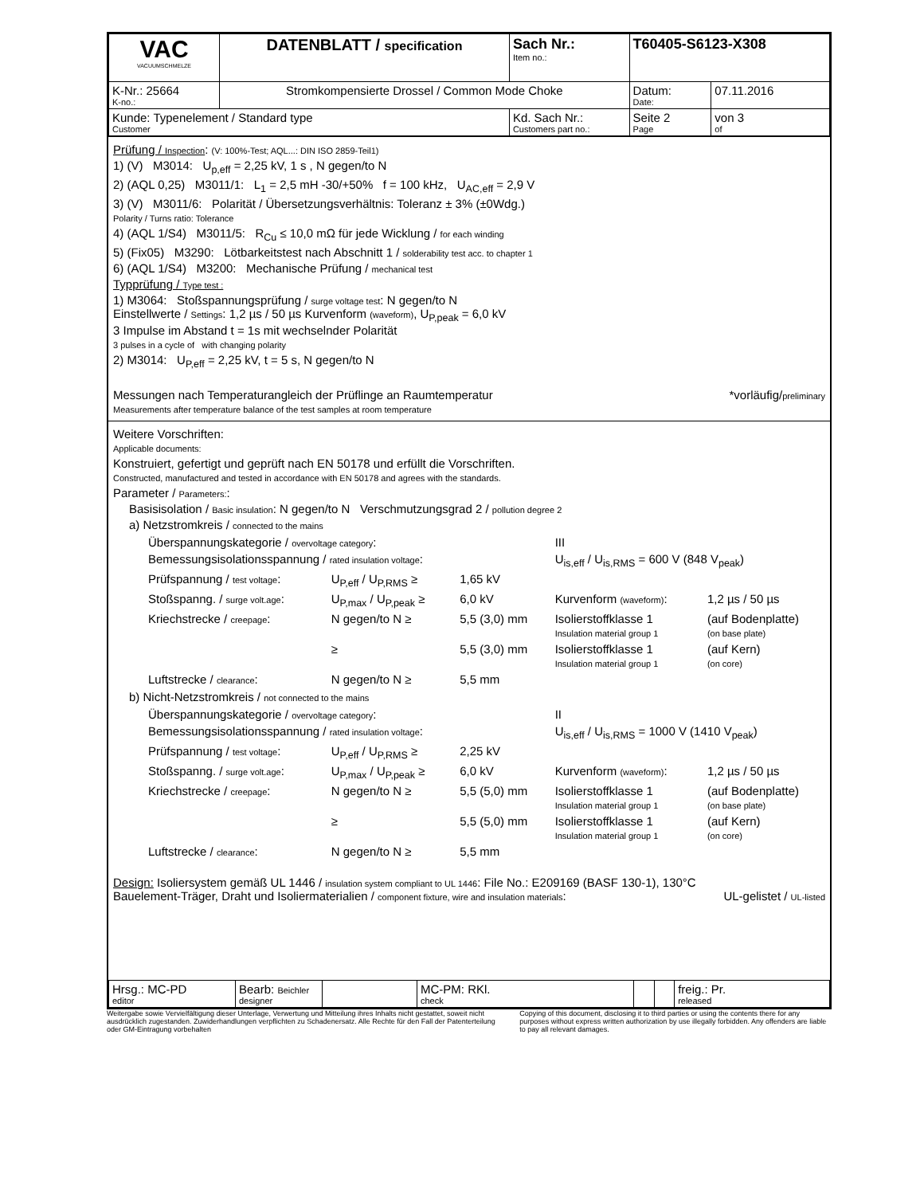| VAC VACUUMSCHMELZE | DATENBLATT / specification | | Sach Nr.: Item no.: | T60405-S6123-X308 | |
| K-Nr.: 25664 K-no.: | Stromkompensierte Drossel / Common Mode Choke | | | Datum: Date: | 07.11.2016 |
| Kunde: Typenelement / Standard type Customer | | Kd. Sach Nr.: Customers part no.: | | Seite 2 Page | von 3 of |
Prüfung / Inspection: (V: 100%-Test; AQL...: DIN ISO 2859-Teil1)
1) (V) M3014: U<sub>p,eff</sub> = 2,25 kV, 1 s , N gegen/to N
2) (AQL 0,25) M3011/1: L<sub>1</sub> = 2,5 mH -30/+50% f = 100 kHz, U<sub>AC,eff</sub> = 2,9 V
3) (V) M3011/6: Polarität / Übersetzungsverhältnis: Toleranz ± 3% (±0Wdg.)
Polarity / Turns ratio: Tolerance
4) (AQL 1/S4) M3011/5: R<sub>Cu</sub> ≤ 10,0 mΩ für jede Wicklung / for each winding
5) (Fix05) M3290: Lötbarkeitstest nach Abschnitt 1 / solderability test acc. to chapter 1
6) (AQL 1/S4) M3200: Mechanische Prüfung / mechanical test
Typprüfung / Type test :
1) M3064: Stoßspannungsprüfung / surge voltage test: N gegen/to N
Einstellwerte / Settings: 1,2 µs / 50 µs Kurvenform (waveform), U<sub>P,peak</sub> = 6,0 kV
3 Impulse im Abstand t = 1s mit wechselnder Polarität
3 pulses in a cycle of with changing polarity
2) M3014: U<sub>P,eff</sub> = 2,25 kV, t = 5 s, N gegen/to N
Messungen nach Temperaturangleich der Prüflinge an Raumtemperatur *vorläufig/preliminary
Measurements after temperature balance of the test samples at room temperature
Weitere Vorschriften:
Applicable documents:
Konstruiert, gefertigt und geprüft nach EN 50178 und erfüllt die Vorschriften.
Constructed, manufactured and tested in accordance with EN 50178 and agrees with the standards.
Parameter / Parameters::
Basisisolation / Basic insulation: N gegen/to N Verschmutzungsgrad 2 / pollution degree 2
a) Netzstromkreis / connected to the mains
| Überspannungskategorie / overvoltage category : | | | III | |
| Bemessungsisolationsspannung / rated insulation voltage : | | | U<sub>is,eff</sub> / U<sub>is,RMS</sub> = 600 V (848 V<sub>peak</sub>) | |
| Prüfspannung / test voltage : | U<sub>P,eff</sub> / U<sub>P,RMS</sub> ≥ | 1,65 kV | | |
| Stoßspanng. / surge volt.age : | U<sub>P,max</sub> / U<sub>P,peak</sub> ≥ | 6,0 kV | Kurvenform (waveform) : | 1,2 µs / 50 µs |
| Kriechstrecke / creepage : | N gegen/to N ≥ | 5,5 (3,0) mm | Isolierstoffklasse 1 Insulation material group 1 | (auf Bodenplatte) (on base plate) |
| | ≥ | 5,5 (3,0) mm | Isolierstoffklasse 1 Insulation material group 1 | (auf Kern) (on core) |
| Luftstrecke / clearance : | N gegen/to N ≥ | 5,5 mm | | |
b) Nicht-Netzstromkreis / not connected to the mains
| Überspannungskategorie / overvoltage category : | | | II | |
| Bemessungsisolationsspannung / rated insulation voltage : | | | U<sub>is,eff</sub> / U<sub>is,RMS</sub> = 1000 V (1410 V<sub>peak</sub>) | |
| Prüfspannung / test voltage : | U<sub>P,eff</sub> / U<sub>P,RMS</sub> ≥ | 2,25 kV | | |
| Stoßspanng. / surge volt.age : | U<sub>P,max</sub> / U<sub>P,peak</sub> ≥ | 6,0 kV | Kurvenform (waveform) : | 1,2 µs / 50 µs |
| Kriechstrecke / creepage : | N gegen/to N ≥ | 5,5 (5,0) mm | Isolierstoffklasse 1 Insulation material group 1 | (auf Bodenplatte) (on base plate) |
| | ≥ | 5,5 (5,0) mm | Isolierstoffklasse 1 Insulation material group 1 | (auf Kern) (on core) |
| Luftstrecke / clearance : | N gegen/to N ≥ | 5,5 mm | | |
Design: Isoliersystem gemäß UL 1446 / insulation system compliant to UL 1446: File No.: E209169 (BASF 130-1), 130°C
Bauelement-Träger, Draht und Isoliermaterialien / component fixture, wire and insulation materials: UL-gelistet / UL-listed
| Hrsg.: MC-PD editor | Bearb: Beichler designer | | MC-PM: RKl. check | | | freig.: Pr. released |
Weitergabe sowie Vervielfältigung dieser Unterlage, Verwertung und Mitteilung ihres Inhalts nicht gestattet, soweit nicht ausdrücklich zugestanden. Zuwiderhandlungen verpflichten zu Schadenersatz. Alle Rechte für den Fall der Patenterteilung oder GM-Eintragung vorbehalten
Copying of this document, disclosing it to third parties or using the contents there for any purposes without express written authorization by use illegally forbidden. Any offenders are liable to pay all relevant damages.